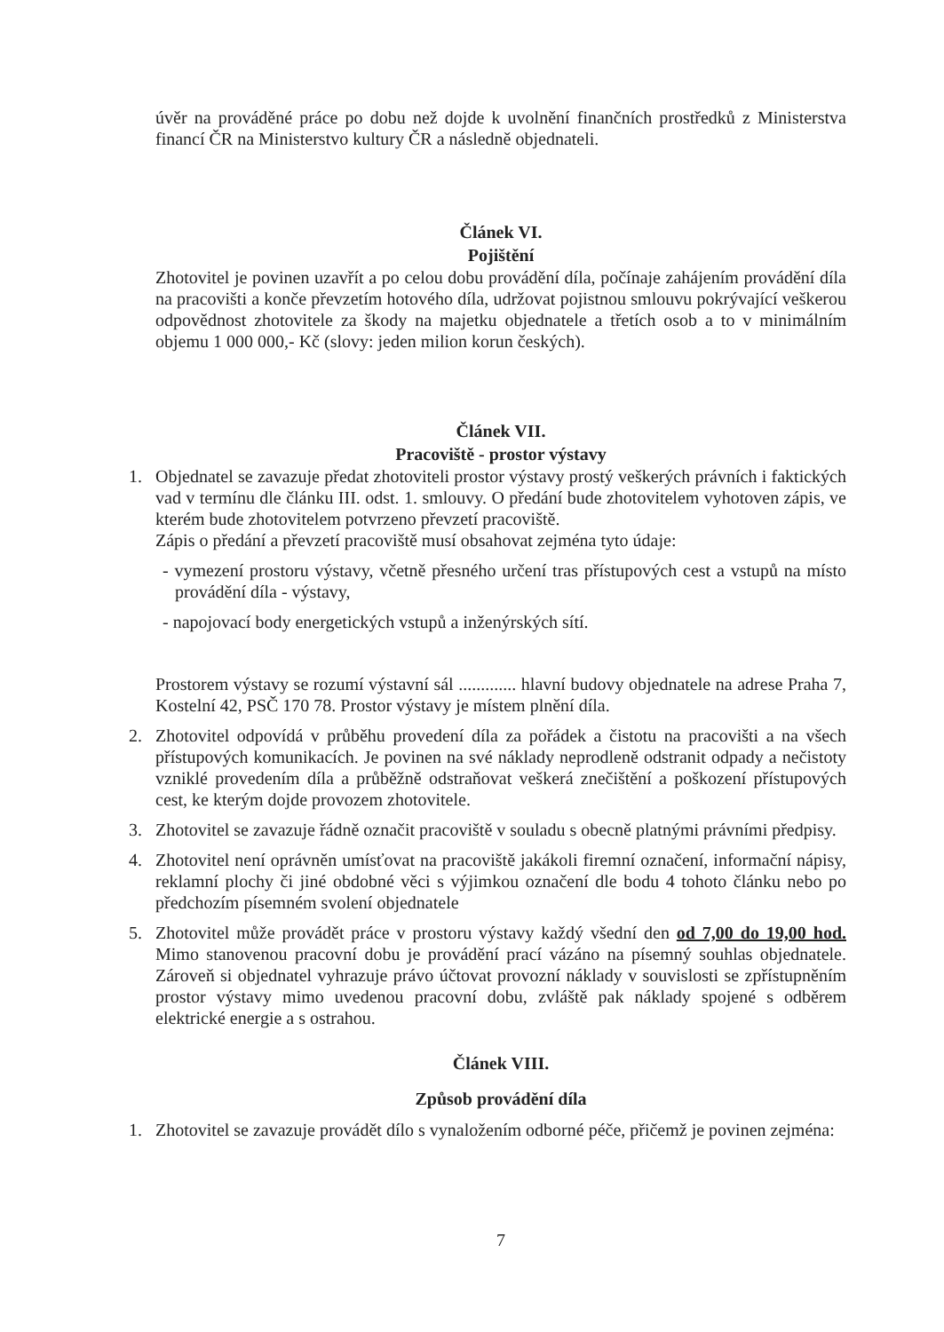úvěr na prováděné práce po dobu než dojde k uvolnění finančních prostředků z Ministerstva financí ČR na Ministerstvo kultury ČR a následně objednateli.
Článek VI.
Pojištění
Zhotovitel je povinen uzavřít a po celou dobu provádění díla, počínaje zahájením provádění díla na pracovišti a konče převzetím hotového díla, udržovat pojistnou smlouvu pokrývající veškerou odpovědnost zhotovitele za škody na majetku objednatele a třetích osob a to v minimálním objemu 1 000 000,- Kč (slovy: jeden milion korun českých).
Článek VII.
Pracoviště - prostor výstavy
1. Objednatel se zavazuje předat zhotoviteli prostor výstavy prostý veškerých právních i faktických vad v termínu dle článku III. odst. 1. smlouvy. O předání bude zhotovitelem vyhotoven zápis, ve kterém bude zhotovitelem potvrzeno převzetí pracoviště.
Zápis o předání a převzetí pracoviště musí obsahovat zejména tyto údaje:
- vymezení prostoru výstavy, včetně přesného určení tras přístupových cest a vstupů na místo provádění díla - výstavy,
- napojovací body energetických vstupů a inženýrských sítí.
Prostorem výstavy se rozumí výstavní sál ............. hlavní budovy objednatele na adrese Praha 7, Kostelní 42, PSČ 170 78. Prostor výstavy je místem plnění díla.
2. Zhotovitel odpovídá v průběhu provedení díla za pořádek a čistotu na pracovišti a na všech přístupových komunikacích. Je povinen na své náklady neprodleně odstranit odpady a nečistoty vzniklé provedením díla a průběžně odstraňovat veškerá znečištění a poškození přístupových cest, ke kterým dojde provozem zhotovitele.
3. Zhotovitel se zavazuje řádně označit pracoviště v souladu s obecně platnými právními předpisy.
4. Zhotovitel není oprávněn umísťovat na pracoviště jakákoli firemní označení, informační nápisy, reklamní plochy či jiné obdobné věci s výjimkou označení dle bodu 4 tohoto článku nebo po předchozím písemném svolení objednatele
5. Zhotovitel může provádět práce v prostoru výstavy každý všední den od 7,00 do 19,00 hod. Mimo stanovenou pracovní dobu je provádění prací vázáno na písemný souhlas objednatele. Zároveň si objednatel vyhrazuje právo účtovat provozní náklady v souvislosti se zpřístupněním prostor výstavy mimo uvedenou pracovní dobu, zvláště pak náklady spojené s odběrem elektrické energie a s ostrahou.
Článek VIII.
Způsob provádění díla
1. Zhotovitel se zavazuje provádět dílo s vynaložením odborné péče, přičemž je povinen zejména:
7